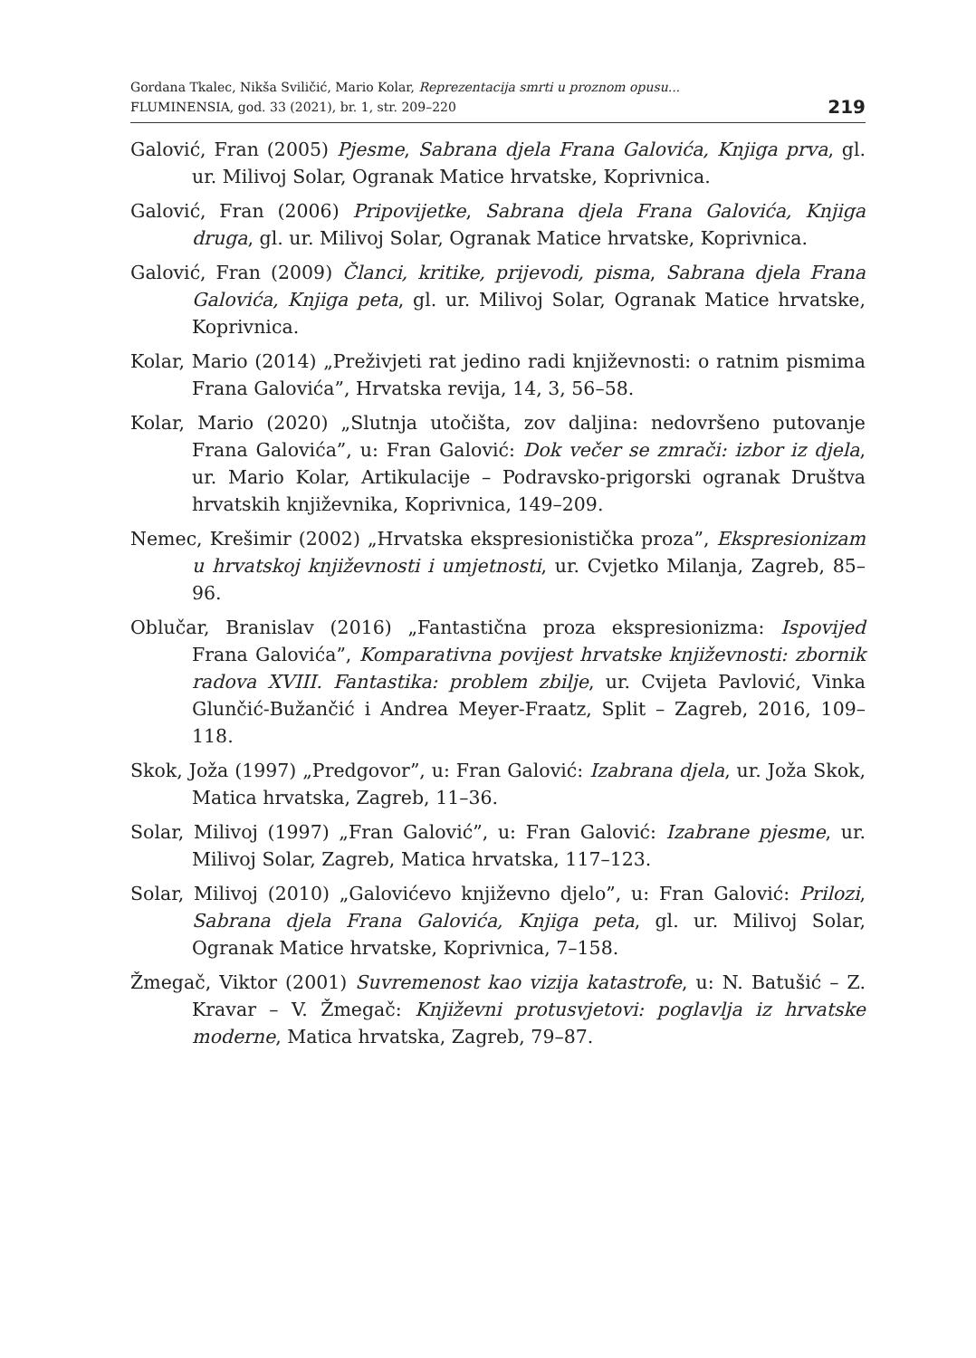Gordana Tkalec, Nikša Sviličić, Mario Kolar, Reprezentacija smrti u proznom opusu...
FLUMINENSIA, god. 33 (2021), br. 1, str. 209–220
219
Galović, Fran (2005) Pjesme, Sabrana djela Frana Galovića, Knjiga prva, gl. ur. Milivoj Solar, Ogranak Matice hrvatske, Koprivnica.
Galović, Fran (2006) Pripovijetke, Sabrana djela Frana Galovića, Knjiga druga, gl. ur. Milivoj Solar, Ogranak Matice hrvatske, Koprivnica.
Galović, Fran (2009) Članci, kritike, prijevodi, pisma, Sabrana djela Frana Galovića, Knjiga peta, gl. ur. Milivoj Solar, Ogranak Matice hrvatske, Koprivnica.
Kolar, Mario (2014) „Preživjeti rat jedino radi književnosti: o ratnim pismima Frana Galovića”, Hrvatska revija, 14, 3, 56–58.
Kolar, Mario (2020) „Slutnja utočišta, zov daljina: nedovršeno putovanje Frana Galovića”, u: Fran Galović: Dok večer se zmrači: izbor iz djela, ur. Mario Kolar, Artikulacije – Podravsko-prigorski ogranak Društva hrvatskih književnika, Koprivnica, 149–209.
Nemec, Krešimir (2002) „Hrvatska ekspresionistička proza”, Ekspresionizam u hrvatskoj književnosti i umjetnosti, ur. Cvjetko Milanja, Zagreb, 85–96.
Oblučar, Branislav (2016) „Fantastična proza ekspresionizma: Ispovijed Frana Galovića”, Komparativna povijest hrvatske književnosti: zbornik radova XVIII. Fantastika: problem zbilje, ur. Cvijeta Pavlović, Vinka Glunčić-Bužančić i Andrea Meyer-Fraatz, Split – Zagreb, 2016, 109–118.
Skok, Joža (1997) „Predgovor”, u: Fran Galović: Izabrana djela, ur. Joža Skok, Matica hrvatska, Zagreb, 11–36.
Solar, Milivoj (1997) „Fran Galović”, u: Fran Galović: Izabrane pjesme, ur. Milivoj Solar, Zagreb, Matica hrvatska, 117–123.
Solar, Milivoj (2010) „Galovićevo književno djelo”, u: Fran Galović: Prilozi, Sabrana djela Frana Galovića, Knjiga peta, gl. ur. Milivoj Solar, Ogranak Matice hrvatske, Koprivnica, 7–158.
Žmegač, Viktor (2001) Suvremenost kao vizija katastrofe, u: N. Batušić – Z. Kravar – V. Žmegač: Književni protusvjetovi: poglavlja iz hrvatske moderne, Matica hrvatska, Zagreb, 79–87.